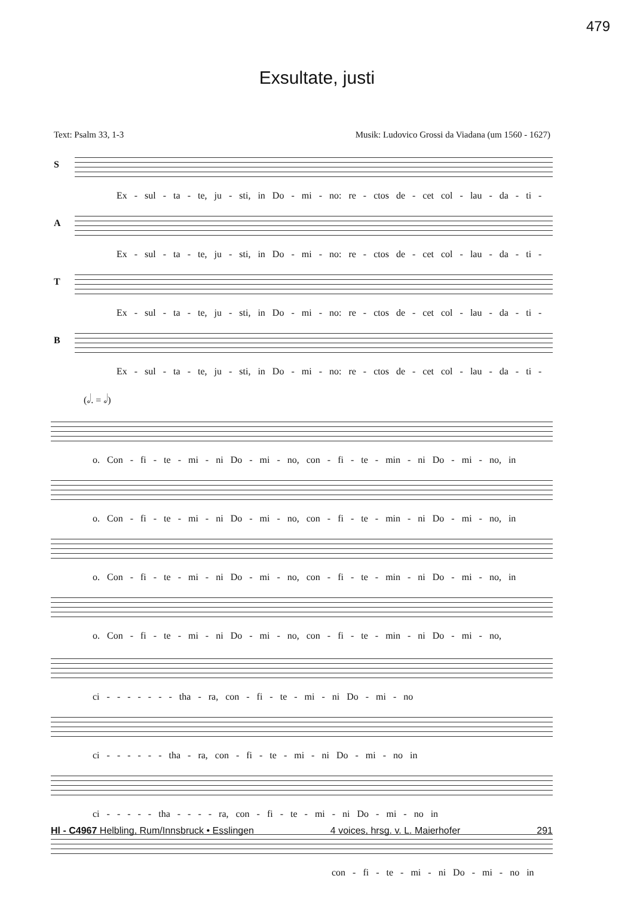479
Exsultate, justi
Text: Psalm 33, 1-3 Musik: Ludovico Grossi da Viadana (um 1560 - 1627)
S
Ex - sul - ta - te, ju - sti, in Do - mi - no: re - ctos de - cet col - lau - da - ti -
A
Ex - sul - ta - te, ju - sti, in Do - mi - no: re - ctos de - cet col - lau - da - ti -
T
Ex - sul - ta - te, ju - sti, in Do - mi - no: re - ctos de - cet col - lau - da - ti -
B
Ex - sul - ta - te, ju - sti, in Do - mi - no: re - ctos de - cet col - lau - da - ti -
(𝅗𝅥. = 𝅗𝅥)
o. Con - fi - te - mi - ni Do - mi - no, con - fi - te - min - ni Do - mi - no, in
o. Con - fi - te - mi - ni Do - mi - no, con - fi - te - min - ni Do - mi - no, in
o. Con - fi - te - mi - ni Do - mi - no, con - fi - te - min - ni Do - mi - no, in
o. Con - fi - te - mi - ni Do - mi - no, con - fi - te - min - ni Do - mi - no,
ci - - - - - - - tha - ra, con - fi - te - mi - ni Do - mi - no
ci - - - - - - tha - ra, con - fi - te - mi - ni Do - mi - no in
ci - - - - - tha - - - - ra, con - fi - te - mi - ni Do - mi - no in
con - fi - te - mi - ni Do - mi - no in
Hl - C4967 Helbling, Rum/Innsbruck • Esslingen 4 voices, hrsg. v. L. Maierhofer 291